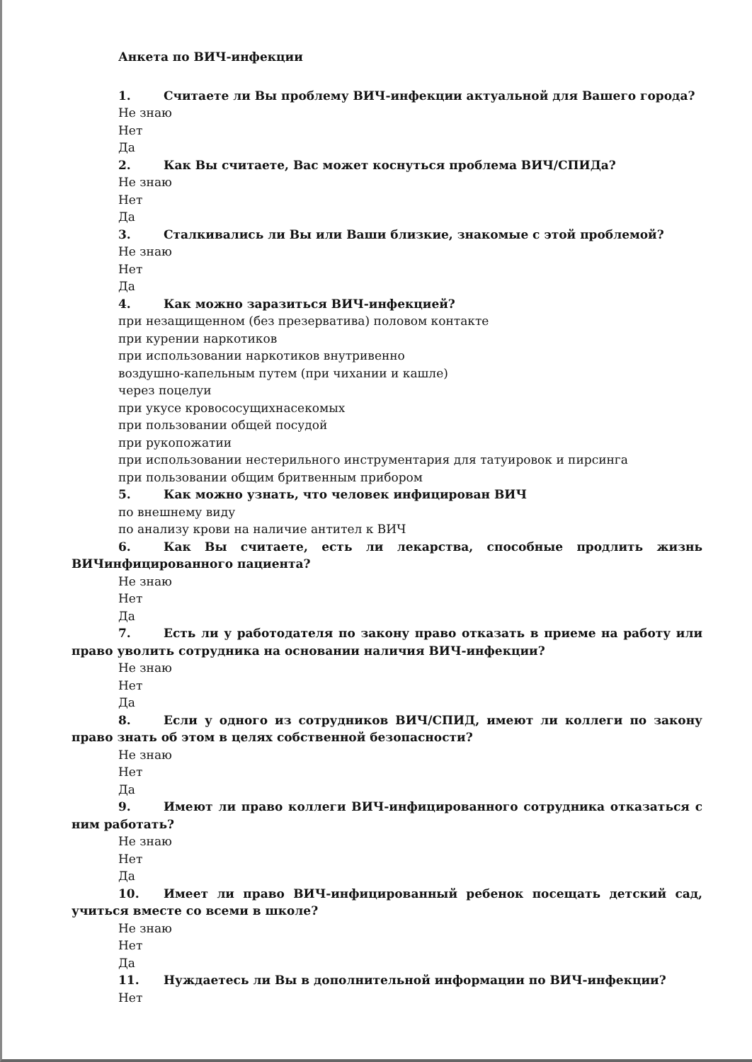Анкета по ВИЧ-инфекции
1. Считаете ли Вы проблему ВИЧ-инфекции актуальной для Вашего города?
Не знаю
Нет
Да
2. Как Вы считаете, Вас может коснуться проблема ВИЧ/СПИДа?
Не знаю
Нет
Да
3. Сталкивались ли Вы или Ваши близкие, знакомые с этой проблемой?
Не знаю
Нет
Да
4. Как можно заразиться ВИЧ-инфекцией?
при незащищенном (без презерватива) половом контакте
при курении наркотиков
при использовании наркотиков внутривенно
воздушно-капельным путем (при чихании и кашле)
через поцелуи
при укусе кровососущихнасекомых
при пользовании общей посудой
при рукопожатии
при использовании нестерильного инструментария для татуировок и пирсинга
при пользовании общим бритвенным прибором
5. Как можно узнать, что человек инфицирован ВИЧ
по внешнему виду
по анализу крови на наличие антител к ВИЧ
6. Как Вы считаете, есть ли лекарства, способные продлить жизнь ВИЧинфицированного пациента?
Не знаю
Нет
Да
7. Есть ли у работодателя по закону право отказать в приеме на работу или право уволить сотрудника на основании наличия ВИЧ-инфекции?
Не знаю
Нет
Да
8. Если у одного из сотрудников ВИЧ/СПИД, имеют ли коллеги по закону право знать об этом в целях собственной безопасности?
Не знаю
Нет
Да
9. Имеют ли право коллеги ВИЧ-инфицированного сотрудника отказаться с ним работать?
Не знаю
Нет
Да
10. Имеет ли право ВИЧ-инфицированный ребенок посещать детский сад, учиться вместе со всеми в школе?
Не знаю
Нет
Да
11. Нуждаетесь ли Вы в дополнительной информации по ВИЧ-инфекции?
Нет